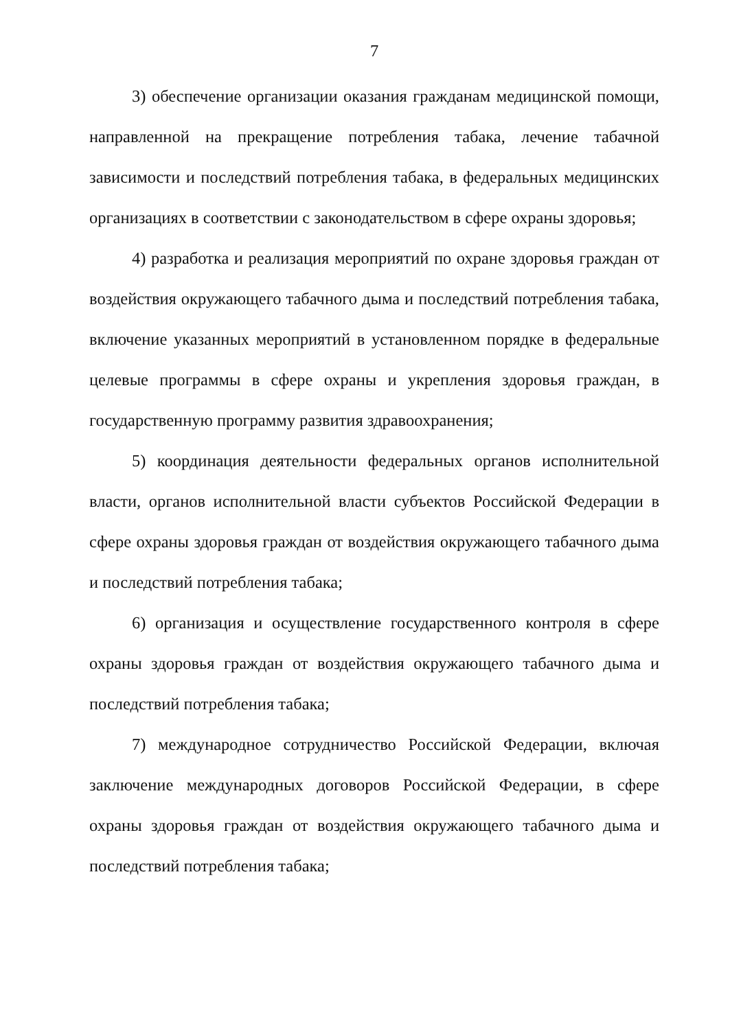7
3) обеспечение организации оказания гражданам медицинской помощи, направленной на прекращение потребления табака, лечение табачной зависимости и последствий потребления табака, в федеральных медицинских организациях в соответствии с законодательством в сфере охраны здоровья;
4) разработка и реализация мероприятий по охране здоровья граждан от воздействия окружающего табачного дыма и последствий потребления табака, включение указанных мероприятий в установленном порядке в федеральные целевые программы в сфере охраны и укрепления здоровья граждан, в государственную программу развития здравоохранения;
5) координация деятельности федеральных органов исполнительной власти, органов исполнительной власти субъектов Российской Федерации в сфере охраны здоровья граждан от воздействия окружающего табачного дыма и последствий потребления табака;
6) организация и осуществление государственного контроля в сфере охраны здоровья граждан от воздействия окружающего табачного дыма и последствий потребления табака;
7) международное сотрудничество Российской Федерации, включая заключение международных договоров Российской Федерации, в сфере охраны здоровья граждан от воздействия окружающего табачного дыма и последствий потребления табака;